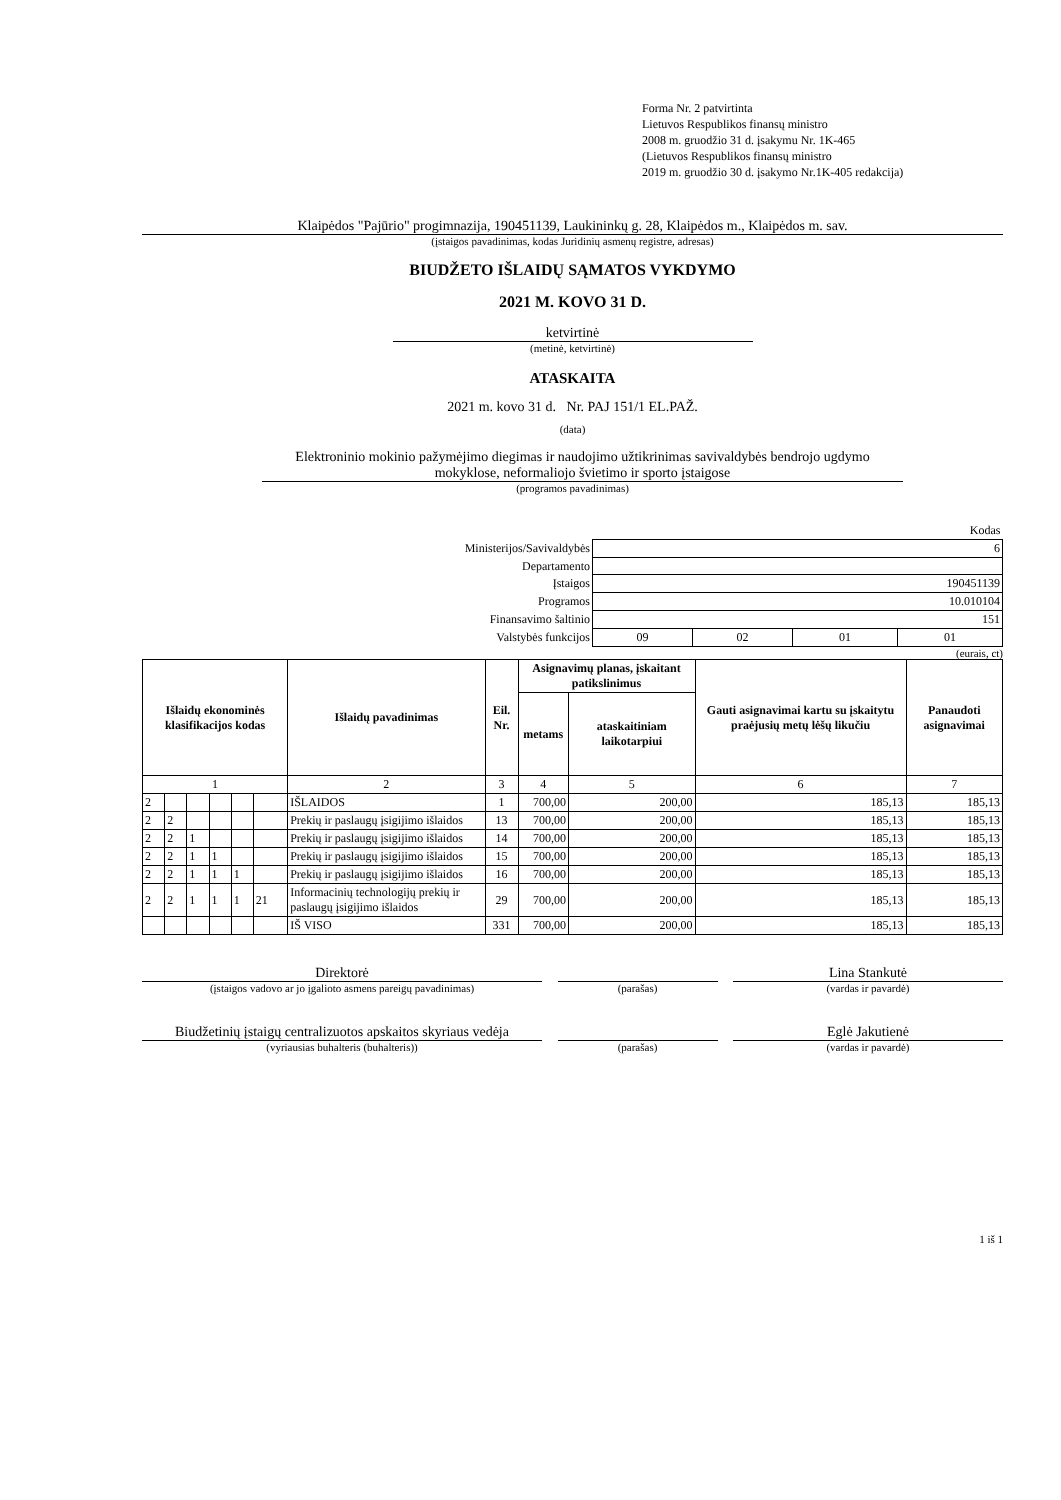Forma Nr. 2 patvirtinta
Lietuvos Respublikos finansų ministro
2008 m. gruodžio 31 d. įsakymu Nr. 1K-465
(Lietuvos Respublikos finansų ministro
2019 m. gruodžio 30 d. įsakymo Nr.1K-405 redakcija)
Klaipėdos "Pajūrio" progimnazija, 190451139, Laukininkų g. 28, Klaipėdos m., Klaipėdos m. sav.
(įstaigos pavadinimas, kodas Juridinių asmenų registre, adresas)
BIUDŽETO IŠLAIDŲ SĄMATOS VYKDYMO
2021 M. KOVO 31 D.
ketvirtinė
(metinė, ketvirtinė)
ATASKAITA
2021 m. kovo 31 d. Nr. PAJ 151/1 EL.PAŽ.
(data)
Elektroninio mokinio pažymėjimo diegimas ir naudojimo užtikrinimas savivaldybės bendrojo ugdymo mokyklose, neformaliojo švietimo ir sporto įstaigose
(programos pavadinimas)
| | Kodas | | | |
| Ministerijos/Savivaldybės | 6 | | | |
| Departamento | | | | |
| Įstaigos | 190451139 | | | |
| Programos | 10.010104 | | | |
| Finansavimo šaltinio | 151 | | | |
| Valstybės funkcijos | 09 | 02 | 01 | 01 |
(eurais, ct)
| Išlaidų ekonominės klasifikacijos kodas | | | | | | Išlaidų pavadinimas | Eil. Nr. | Asignavimų planas, įskaitant patikslinimus | | Gauti asignavimai kartu su įskaitytu praėjusių metų lėšų likučiu | Panaudoti asignavimai |
| --- | --- | --- | --- | --- | --- | --- | --- | --- | --- | --- | --- |
| | | | | | | | | metams | ataskaitiniam laikotarpiui | | |
| 1 | | | | | | 2 | 3 | 4 | 5 | 6 | 7 |
| 2 | | | | | | IŠLAIDOS | 1 | 700,00 | 200,00 | 185,13 | 185,13 |
| 2 | 2 | | | | | Prekių ir paslaugų įsigijimo išlaidos | 13 | 700,00 | 200,00 | 185,13 | 185,13 |
| 2 | 2 | 1 | | | | Prekių ir paslaugų įsigijimo išlaidos | 14 | 700,00 | 200,00 | 185,13 | 185,13 |
| 2 | 2 | 1 | 1 | | | Prekių ir paslaugų įsigijimo išlaidos | 15 | 700,00 | 200,00 | 185,13 | 185,13 |
| 2 | 2 | 1 | 1 | 1 | | Prekių ir paslaugų įsigijimo išlaidos | 16 | 700,00 | 200,00 | 185,13 | 185,13 |
| 2 | 2 | 1 | 1 | 1 | 21 | Informacinių technologijų prekių ir paslaugų įsigijimo išlaidos | 29 | 700,00 | 200,00 | 185,13 | 185,13 |
| | | | | | | IŠ VISO | 331 | 700,00 | 200,00 | 185,13 | 185,13 |
Direktorė
(įstaigos vadovo ar jo įgalioto asmens pareigų pavadinimas)
(parašas)
Lina Stankutė
(vardas ir pavardė)
Biudžetinių įstaigų centralizuotos apskaitos skyriaus vedėja
(vyriausias buhalteris (buhalteris))
(parašas)
Eglė Jakutienė
(vardas ir pavardė)
1 iš 1